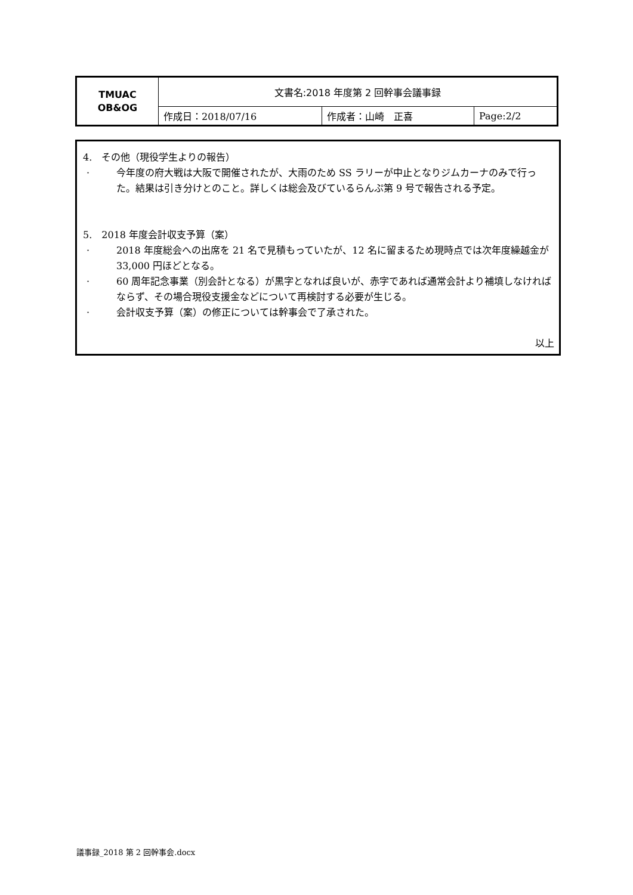| TMUAC OB&OG | 文書名:2018 年度第 2 回幹事会議事録 | | |
| | 作成日：2018/07/16 | 作成者：山崎 正喜 | Page:2/2 |
4.　その他（現役学生よりの報告）
· 今年度の府大戦は大阪で開催されたが、大雨のため SS ラリーが中止となりジムカーナのみで行った。結果は引き分けとのこと。詳しくは総会及びているらんぷ第 9 号で報告される予定。
5.　2018 年度会計収支予算（案）
· 2018 年度総会への出席を 21 名で見積もっていたが、12 名に留まるため現時点では次年度繰越金が 33,000 円ほどとなる。
· 60 周年記念事業（別会計となる）が黒字となれば良いが、赤字であれば通常会計より補填しなければならず、その場合現役支援金などについて再検討する必要が生じる。
· 会計収支予算（案）の修正については幹事会で了承された。
以上
議事録_2018 第 2 回幹事会.docx